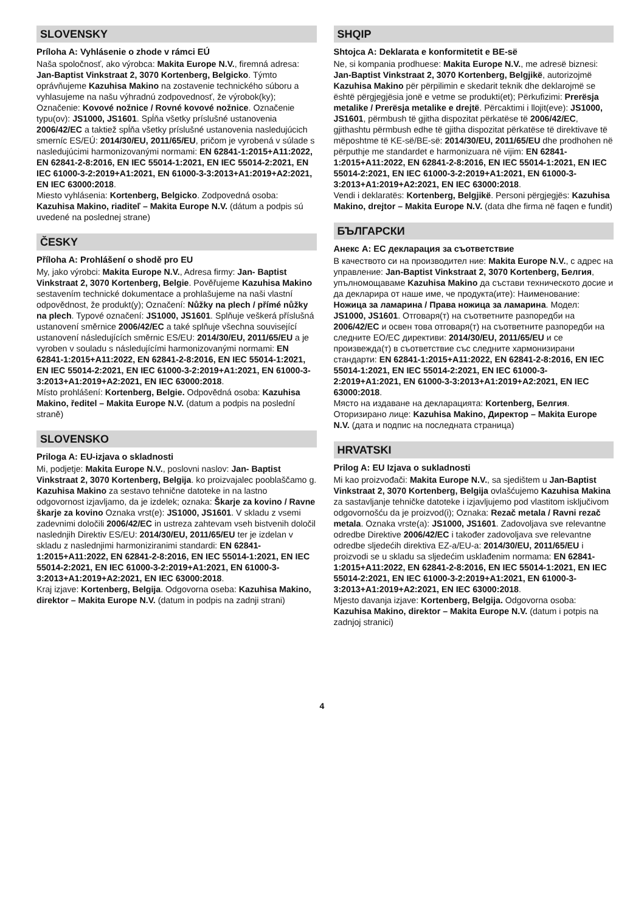SLOVENSKY
Príloha A: Vyhlásenie o zhode v rámci EÚ
Naša spoločnosť, ako výrobca: Makita Europe N.V., firemná adresa: Jan-Baptist Vinkstraat 2, 3070 Kortenberg, Belgicko. Týmto oprávňujeme Kazuhisa Makino na zostavenie technického súboru a vyhlasujeme na našu výhradnú zodpovednosť, že výrobok(ky); Označenie: Kovové nožnice / Rovné kovové nožnice. Označenie typu(ov): JS1000, JS1601. Spĺňa všetky príslušné ustanovenia 2006/42/EC a taktiež spĺňa všetky príslušné ustanovenia nasledujúcich smerníc ES/EÚ: 2014/30/EU, 2011/65/EU, pričom je vyrobená v súlade s nasledujúcimi harmonizovanými normami: EN 62841-1:2015+A11:2022, EN 62841-2-8:2016, EN IEC 55014-1:2021, EN IEC 55014-2:2021, EN IEC 61000-3-2:2019+A1:2021, EN 61000-3-3:2013+A1:2019+A2:2021, EN IEC 63000:2018.
Miesto vyhlásenia: Kortenberg, Belgicko. Zodpovedná osoba: Kazuhisa Makino, riaditeľ – Makita Europe N.V. (dátum a podpis sú uvedené na poslednej strane)
ČESKY
Příloha A: Prohlášení o shodě pro EU
My, jako výrobci: Makita Europe N.V., Adresa firmy: Jan- Baptist Vinkstraat 2, 3070 Kortenberg, Belgie. Pověřujeme Kazuhisa Makino sestavením technické dokumentace a prohlašujeme na naši vlastní odpovědnost, že produkt(y); Označení: Nůžky na plech / přímé nůžky na plech. Typové označení: JS1000, JS1601. Splňuje veškerá příslušná ustanovení směrnice 2006/42/EC a také splňuje všechna související ustanovení následujících směrnic ES/EU: 2014/30/EU, 2011/65/EU a je vyroben v souladu s následujícími harmonizovanými normami: EN 62841-1:2015+A11:2022, EN 62841-2-8:2016, EN IEC 55014-1:2021, EN IEC 55014-2:2021, EN IEC 61000-3-2:2019+A1:2021, EN 61000-3-3:2013+A1:2019+A2:2021, EN IEC 63000:2018.
Místo prohlášení: Kortenberg, Belgie. Odpovědná osoba: Kazuhisa Makino, ředitel – Makita Europe N.V. (datum a podpis na poslední straně)
SLOVENSKO
Priloga A: EU-izjava o skladnosti
Mi, podjetje: Makita Europe N.V., poslovni naslov: Jan- Baptist Vinkstraat 2, 3070 Kortenberg, Belgija. ko proizvajalec pooblaščamo g. Kazuhisa Makino za sestavo tehnične datoteke in na lastno odgovornost izjavljamo, da je izdelek; oznaka: Škarje za kovino / Ravne škarje za kovino Oznaka vrst(e): JS1000, JS1601. V skladu z vsemi zadevnimi določili 2006/42/EC in ustreza zahtevam vseh bistvenih določil naslednjih Direktiv ES/EU: 2014/30/EU, 2011/65/EU ter je izdelan v skladu z naslednjimi harmoniziranimi standardi: EN 62841-1:2015+A11:2022, EN 62841-2-8:2016, EN IEC 55014-1:2021, EN IEC 55014-2:2021, EN IEC 61000-3-2:2019+A1:2021, EN 61000-3-3:2013+A1:2019+A2:2021, EN IEC 63000:2018.
Kraj izjave: Kortenberg, Belgija. Odgovorna oseba: Kazuhisa Makino, direktor – Makita Europe N.V. (datum in podpis na zadnji strani)
SHQIP
Shtojca A: Deklarata e konformitetit e BE-së
Ne, si kompania prodhuese: Makita Europe N.V., me adresë biznesi: Jan-Baptist Vinkstraat 2, 3070 Kortenberg, Belgjikë, autorizojmë Kazuhisa Makino për përpilimin e skedarit teknik dhe deklarojmë se është përgjegjësia jonë e vetme se produkti(et); Përkufizimi: Prerësja metalike / Prerësja metalike e drejtë. Përcaktimi i llojit(eve): JS1000, JS1601, përmbush të gjitha dispozitat përkatëse të 2006/42/EC, gjithashtu përmbush edhe të gjitha dispozitat përkatëse të direktivave të mëposhtme të KE-së/BE-së: 2014/30/EU, 2011/65/EU dhe prodhohen në përputhje me standardet e harmonizuara në vijim: EN 62841-1:2015+A11:2022, EN 62841-2-8:2016, EN IEC 55014-1:2021, EN IEC 55014-2:2021, EN IEC 61000-3-2:2019+A1:2021, EN 61000-3-3:2013+A1:2019+A2:2021, EN IEC 63000:2018.
Vendi i deklaratës: Kortenberg, Belgjikë. Personi përgjegjës: Kazuhisa Makino, drejtor – Makita Europe N.V. (data dhe firma në faqen e fundit)
БЪЛГАРСКИ
Анекс A: ЕС декларация за съответствие
В качеството си на производител ние: Makita Europe N.V., с адрес на управление: Jan-Baptist Vinkstraat 2, 3070 Kortenberg, Белгия, упълномощаваме Kazuhisa Makino да състави техническото досие и да декларира от наше име, че продукта(ите): Наименование: Ножица за ламарина / Права ножица за ламарина. Модел: JS1000, JS1601. Отговаря(т) на съответните разпоредби на 2006/42/EC и освен това отговаря(т) на съответните разпоредби на следните ЕО/ЕС директиви: 2014/30/EU, 2011/65/EU и се произвежда(т) в съответствие със следните хармонизирани стандарти: EN 62841-1:2015+A11:2022, EN 62841-2-8:2016, EN IEC 55014-1:2021, EN IEC 55014-2:2021, EN IEC 61000-3-2:2019+A1:2021, EN 61000-3-3:2013+A1:2019+A2:2021, EN IEC 63000:2018.
Място на издаване на декларацията: Kortenberg, Белгия. Оторизирано лице: Kazuhisa Makino, Директор – Makita Europe N.V. (дата и подпис на последната страница)
HRVATSKI
Prilog A: EU Izjava o sukladnosti
Mi kao proizvođači: Makita Europe N.V., sa sjedištem u Jan-Baptist Vinkstraat 2, 3070 Kortenberg, Belgija ovlašćujemo Kazuhisa Makina za sastavljanje tehničke datoteke i izjavljujemo pod vlastitom isključivom odgovornošću da je proizvod(i); Oznaka: Rezač metala / Ravni rezač metala. Oznaka vrste(a): JS1000, JS1601. Zadovoljava sve relevantne odredbe Direktive 2006/42/EC i također zadovoljava sve relevantne odredbe sljedećih direktiva EZ-a/EU-a: 2014/30/EU, 2011/65/EU i proizvodi se u skladu sa sljedećim usklađenim normama: EN 62841-1:2015+A11:2022, EN 62841-2-8:2016, EN IEC 55014-1:2021, EN IEC 55014-2:2021, EN IEC 61000-3-2:2019+A1:2021, EN 61000-3-3:2013+A1:2019+A2:2021, EN IEC 63000:2018.
Mjesto davanja izjave: Kortenberg, Belgija. Odgovorna osoba: Kazuhisa Makino, direktor – Makita Europe N.V. (datum i potpis na zadnjoj stranici)
4